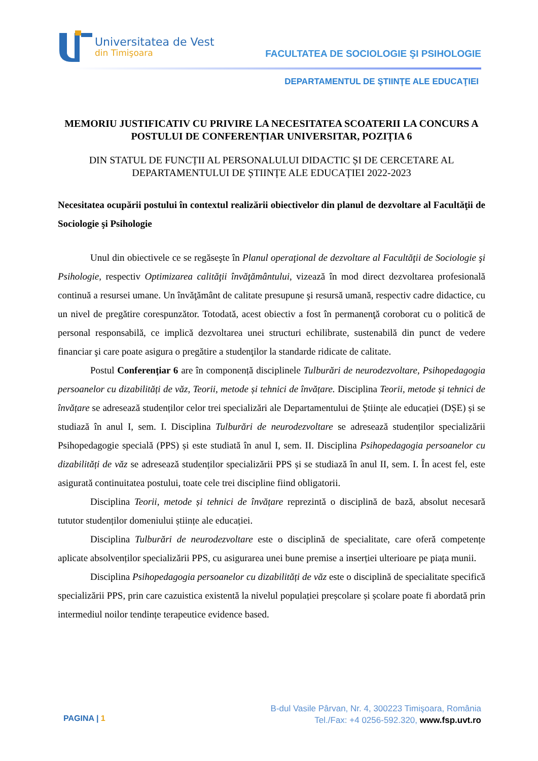Universitatea de Vest
din Timişoara
FACULTATEA DE SOCIOLOGIE ŞI PSIHOLOGIE
DEPARTAMENTUL DE ŞTIINŢE ALE EDUCAŢIEI
MEMORIU JUSTIFICATIV CU PRIVIRE LA NECESITATEA SCOATERII LA CONCURS A POSTULUI DE CONFERENȚIAR UNIVERSITAR, POZIȚIA 6
DIN STATUL DE FUNCȚII AL PERSONALULUI DIDACTIC ȘI DE CERCETARE AL DEPARTAMENTULUI DE ȘTIINȚE ALE EDUCAȚIEI 2022-2023
Necesitatea ocupării postului în contextul realizării obiectivelor din planul de dezvoltare al Facultăţii de Sociologie şi Psihologie
Unul din obiectivele ce se regăseşte în Planul operaţional de dezvoltare al Facultăţii de Sociologie şi Psihologie, respectiv Optimizarea calităţii învăţământului, vizează în mod direct dezvoltarea profesională continuă a resursei umane. Un învăţământ de calitate presupune şi resursă umană, respectiv cadre didactice, cu un nivel de pregătire corespunzător. Totodată, acest obiectiv a fost în permanenţă coroborat cu o politică de personal responsabilă, ce implică dezvoltarea unei structuri echilibrate, sustenabilă din punct de vedere financiar şi care poate asigura o pregătire a studenţilor la standarde ridicate de calitate.
Postul Conferențiar 6 are în componență disciplinele Tulburări de neurodezvoltare, Psihopedagogia persoanelor cu dizabilități de văz, Teorii, metode și tehnici de învățare. Disciplina Teorii, metode și tehnici de învățare se adresează studenților celor trei specializări ale Departamentului de Științe ale educației (DȘE) și se studiază în anul I, sem. I. Disciplina Tulburări de neurodezvoltare se adresează studenților specializării Psihopedagogie specială (PPS) și este studiată în anul I, sem. II. Disciplina Psihopedagogia persoanelor cu dizabilități de văz se adresează studenților specializării PPS și se studiază în anul II, sem. I. În acest fel, este asigurată continuitatea postului, toate cele trei discipline fiind obligatorii.
Disciplina Teorii, metode și tehnici de învățare reprezintă o disciplină de bază, absolut necesară tututor studenților domeniului științe ale educației.
Disciplina Tulburări de neurodezvoltare este o disciplină de specialitate, care oferă competențe aplicate absolvenților specializării PPS, cu asigurarea unei bune premise a inserției ulterioare pe piața munii.
Disciplina Psihopedagogia persoanelor cu dizabilități de văz este o disciplină de specialitate specifică specializării PPS, prin care cazuistica existentă la nivelul populației preșcolare și școlare poate fi abordată prin intermediul noilor tendințe terapeutice evidence based.
PAGINA | 1
B-dul Vasile Pârvan, Nr. 4, 300223 Timişoara, România
Tel./Fax: +4 0256-592.320, www.fsp.uvt.ro